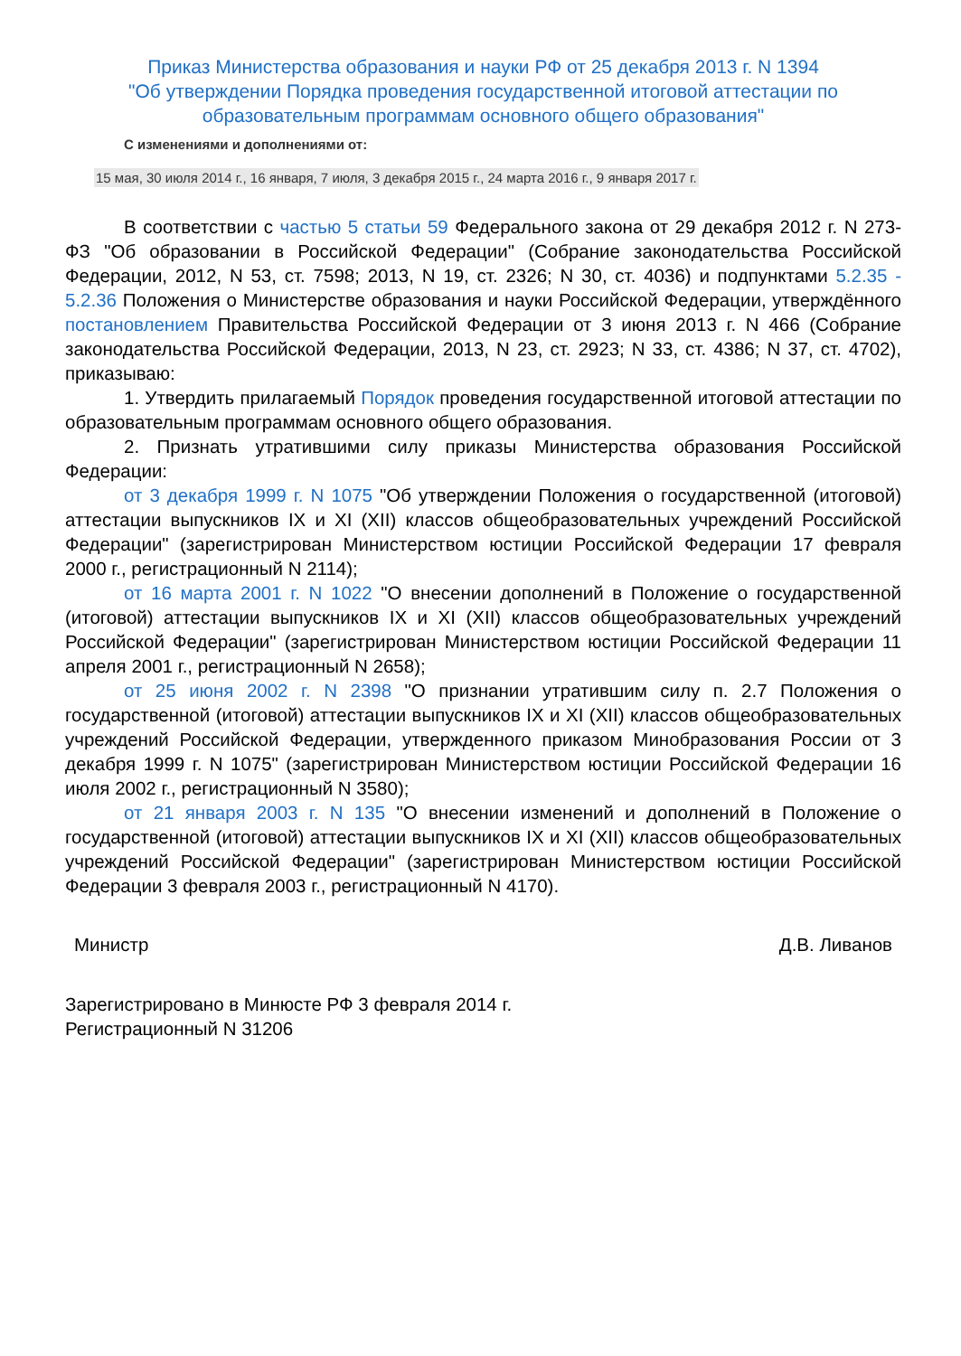Приказ Министерства образования и науки РФ от 25 декабря 2013 г. N 1394
"Об утверждении Порядка проведения государственной итоговой аттестации по образовательным программам основного общего образования"
С изменениями и дополнениями от:
15 мая, 30 июля 2014 г., 16 января, 7 июля, 3 декабря 2015 г., 24 марта 2016 г., 9 января 2017 г.
В соответствии с частью 5 статьи 59 Федерального закона от 29 декабря 2012 г. N 273-ФЗ "Об образовании в Российской Федерации" (Собрание законодательства Российской Федерации, 2012, N 53, ст. 7598; 2013, N 19, ст. 2326; N 30, ст. 4036) и подпунктами 5.2.35 - 5.2.36 Положения о Министерстве образования и науки Российской Федерации, утверждённого постановлением Правительства Российской Федерации от 3 июня 2013 г. N 466 (Собрание законодательства Российской Федерации, 2013, N 23, ст. 2923; N 33, ст. 4386; N 37, ст. 4702), приказываю:
1. Утвердить прилагаемый Порядок проведения государственной итоговой аттестации по образовательным программам основного общего образования.
2. Признать утратившими силу приказы Министерства образования Российской Федерации:
от 3 декабря 1999 г. N 1075 "Об утверждении Положения о государственной (итоговой) аттестации выпускников IX и XI (XII) классов общеобразовательных учреждений Российской Федерации" (зарегистрирован Министерством юстиции Российской Федерации 17 февраля 2000 г., регистрационный N 2114);
от 16 марта 2001 г. N 1022 "О внесении дополнений в Положение о государственной (итоговой) аттестации выпускников IX и XI (XII) классов общеобразовательных учреждений Российской Федерации" (зарегистрирован Министерством юстиции Российской Федерации 11 апреля 2001 г., регистрационный N 2658);
от 25 июня 2002 г. N 2398 "О признании утратившим силу п. 2.7 Положения о государственной (итоговой) аттестации выпускников IX и XI (XII) классов общеобразовательных учреждений Российской Федерации, утвержденного приказом Минобразования России от 3 декабря 1999 г. N 1075" (зарегистрирован Министерством юстиции Российской Федерации 16 июля 2002 г., регистрационный N 3580);
от 21 января 2003 г. N 135 "О внесении изменений и дополнений в Положение о государственной (итоговой) аттестации выпускников IX и XI (XII) классов общеобразовательных учреждений Российской Федерации" (зарегистрирован Министерством юстиции Российской Федерации 3 февраля 2003 г., регистрационный N 4170).
Министр Д.В. Ливанов
Зарегистрировано в Минюсте РФ 3 февраля 2014 г.
Регистрационный N 31206